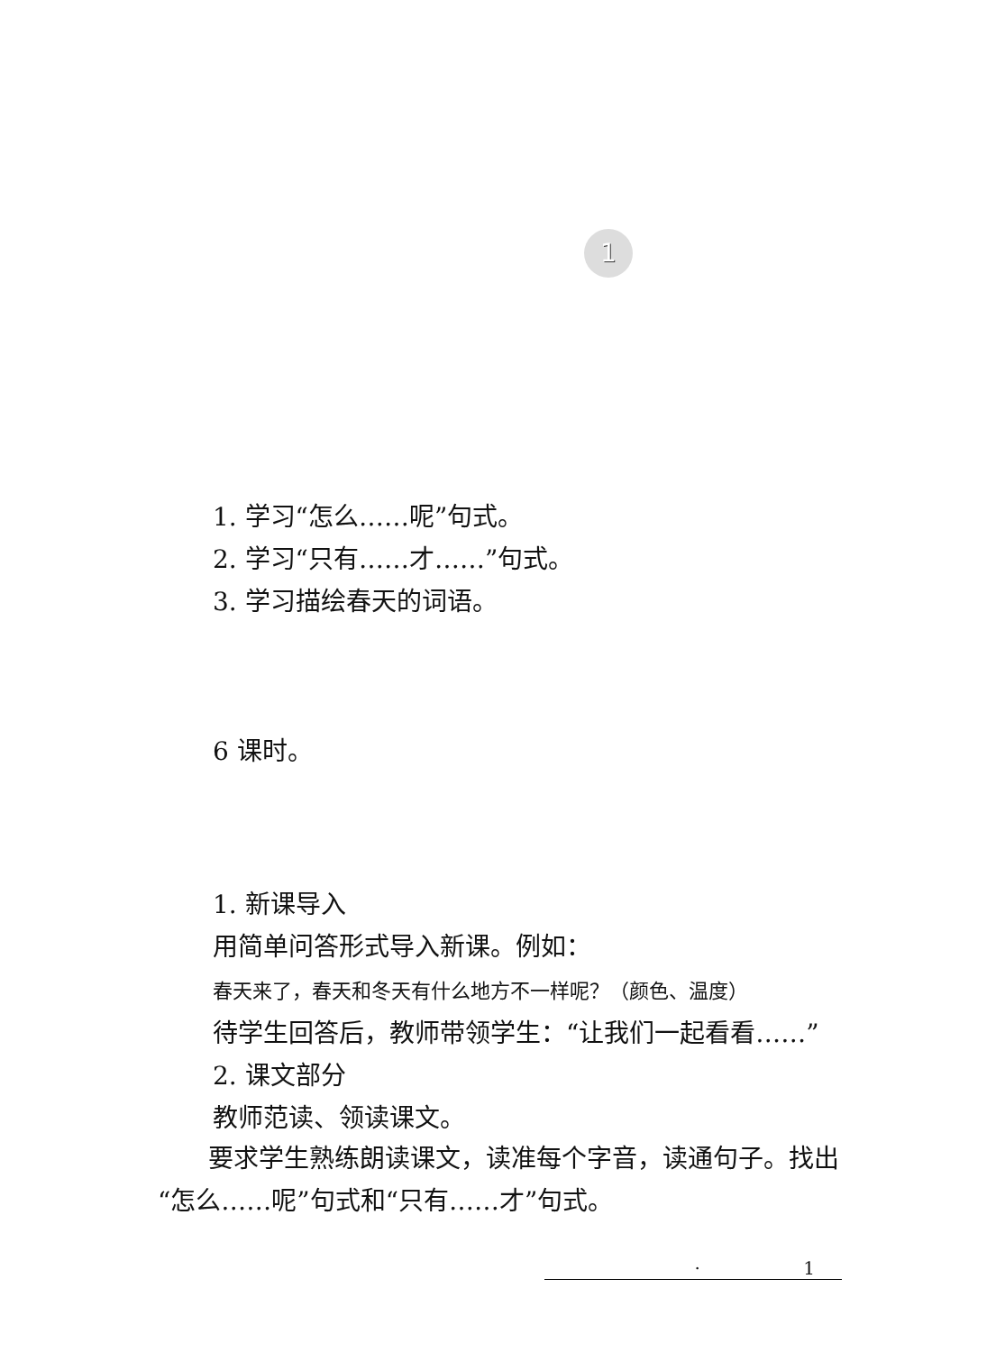1
1. 学习“怎么……呢”句式。
2. 学习“只有……才……”句式。
3. 学习描绘春天的词语。
6 课时。
1. 新课导入
用简单问答形式导入新课。例如：
春天来了，春天和冬天有什么地方不一样呢？（颜色、温度）
待学生回答后，教师带领学生：“让我们一起看看……”
2. 课文部分
教师范读、领读课文。
　　要求学生熟练朗读课文，读准每个字音，读通句子。找出“怎么……呢”句式和“只有……才”句式。
· 1